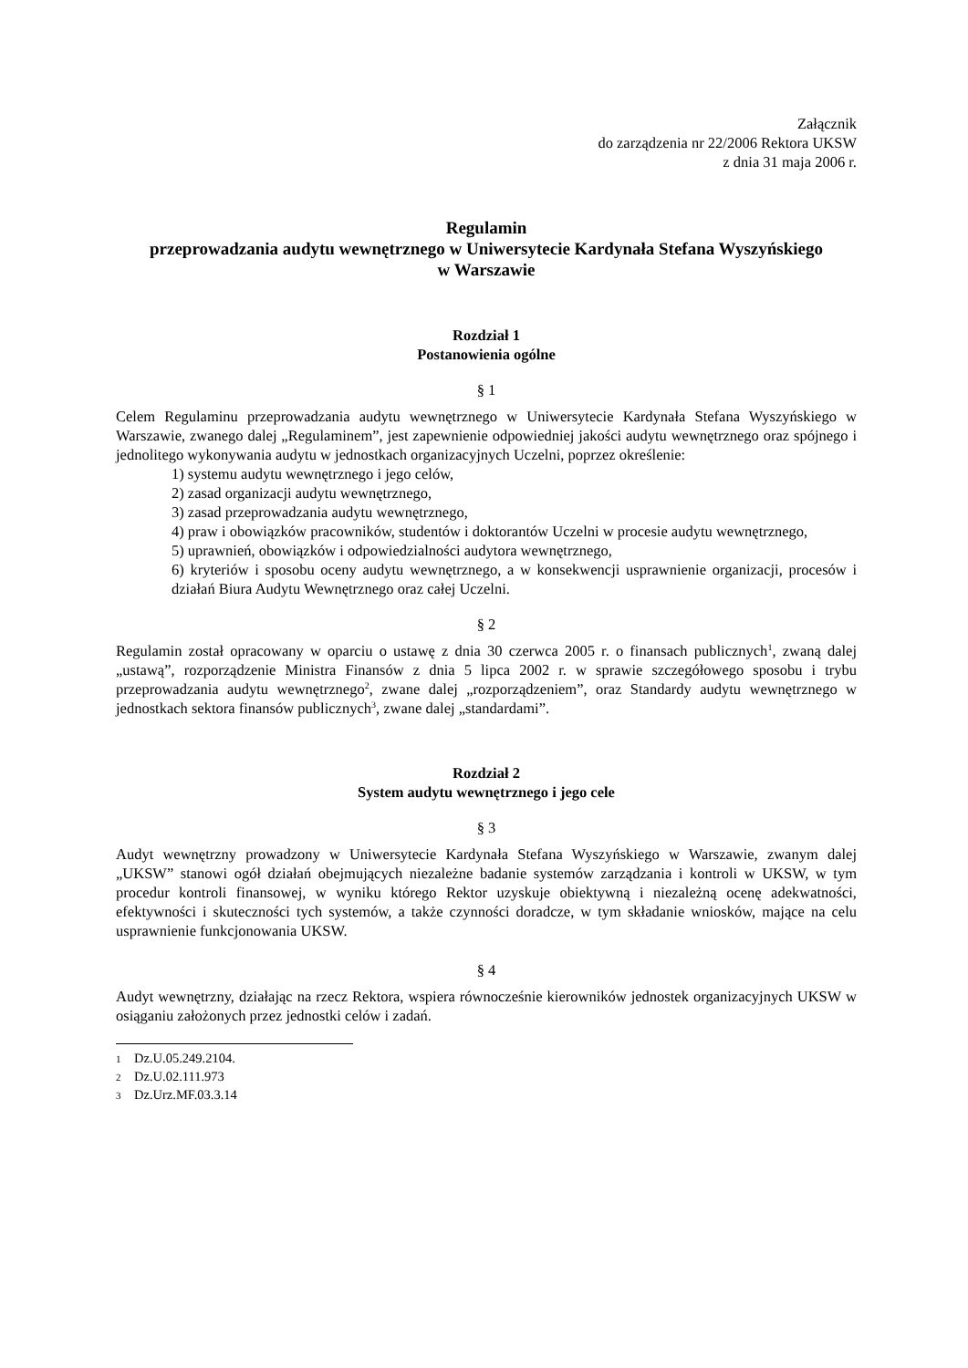Załącznik
do zarządzenia nr 22/2006 Rektora UKSW
z dnia 31 maja 2006 r.
Regulamin
przeprowadzania audytu wewnętrznego w Uniwersytecie Kardynała Stefana Wyszyńskiego
w Warszawie
Rozdział 1
Postanowienia ogólne
§ 1
Celem Regulaminu przeprowadzania audytu wewnętrznego w Uniwersytecie Kardynała Stefana Wyszyńskiego w Warszawie, zwanego dalej „Regulaminem”, jest zapewnienie odpowiedniej jakości audytu wewnętrznego oraz spójnego i jednolitego wykonywania audytu w jednostkach organizacyjnych Uczelni, poprzez określenie:
1) systemu audytu wewnętrznego i jego celów,
2) zasad organizacji audytu wewnętrznego,
3) zasad przeprowadzania audytu wewnętrznego,
4) praw i obowiązków pracowników, studentów i doktorantów Uczelni w procesie audytu wewnętrznego,
5) uprawnień, obowiązków i odpowiedzialności audytora wewnętrznego,
6) kryteriów i sposobu oceny audytu wewnętrznego, a w konsekwencji usprawnienie organizacji, procesów i działań Biura Audytu Wewnętrznego oraz całej Uczelni.
§ 2
Regulamin został opracowany w oparciu o ustawę z dnia 30 czerwca 2005 r. o finansach publicznych<sup>1</sup>, zwaną dalej „ustawą”, rozporządzenie Ministra Finansów z dnia 5 lipca 2002 r. w sprawie szczegółowego sposobu i trybu przeprowadzania audytu wewnętrznego<sup>2</sup>, zwane dalej „rozporządzeniem”, oraz Standardy audytu wewnętrznego w jednostkach sektora finansów publicznych<sup>3</sup>, zwane dalej „standardami”.
Rozdział 2
System audytu wewnętrznego i jego cele
§ 3
Audyt wewnętrzny prowadzony w Uniwersytecie Kardynała Stefana Wyszyńskiego w Warszawie, zwanym dalej „UKSW” stanowi ogół działań obejmujących niezależne badanie systemów zarządzania i kontroli w UKSW, w tym procedur kontroli finansowej, w wyniku którego Rektor uzyskuje obiektywną i niezależną ocenę adekwatności, efektywności i skuteczności tych systemów, a także czynności doradcze, w tym składanie wniosków, mające na celu usprawnienie funkcjonowania UKSW.
§ 4
Audyt wewnętrzny, działając na rzecz Rektora, wspiera równocześnie kierowników jednostek organizacyjnych UKSW w osiąganiu założonych przez jednostki celów i zadań.
1 Dz.U.05.249.2104.
2 Dz.U.02.111.973
3 Dz.Urz.MF.03.3.14